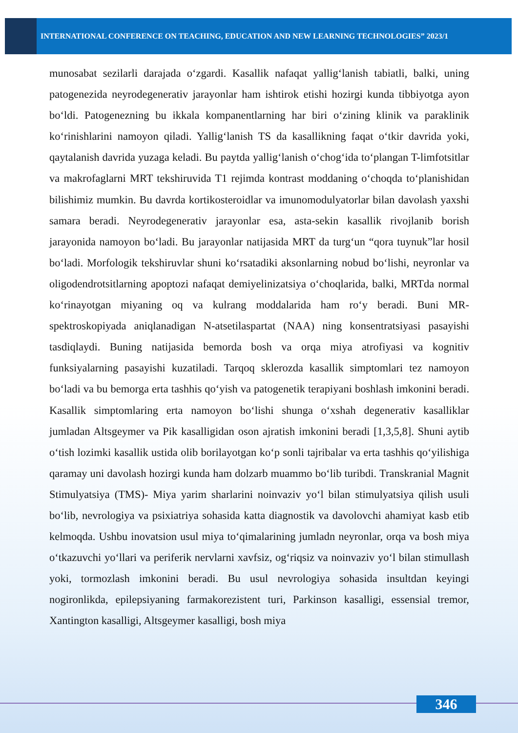INTERNATIONAL CONFERENCE ON TEACHING, EDUCATION AND NEW LEARNING TECHNOLOGIES” 2023/1
munosabat sezilarli darajada o‘zgardi. Kasallik nafaqat yallig‘lanish tabiatli, balki, uning patogenezida neyrodegenerativ jarayonlar ham ishtirok etishi hozirgi kunda tibbiyotga ayon bo‘ldi. Patogenezning bu ikkala kompanentlarning har biri o‘zining klinik va paraklinik ko‘rinishlarini namoyon qiladi. Yallig‘lanish TS da kasallikning faqat o‘tkir davrida yoki, qaytalanish davrida yuzaga keladi. Bu paytda yallig‘lanish o‘chog‘ida to‘plangan T-limfotsitlar va makrofaglarni MRT tekshiruvida T1 rejimda kontrast moddaning o‘choqda to‘planishidan bilishimiz mumkin. Bu davrda kortikosteroidlar va imunomodulyatorlar bilan davolash yaxshi samara beradi. Neyrodegenerativ jarayonlar esa, asta-sekin kasallik rivojlanib borish jarayonida namoyon bo‘ladi. Bu jarayonlar natijasida MRT da turg‘un “qora tuynuk”lar hosil bo‘ladi. Morfologik tekshiruvlar shuni ko‘rsatadiki aksonlarning nobud bo‘lishi, neyronlar va oligodendrotsitlarning apoptozi nafaqat demiyelinizatsiya o‘choqlarida, balki, MRTda normal ko‘rinayotgan miyaning oq va kulrang moddalarida ham ro‘y beradi. Buni MR-spektroskopiyada aniqlanadigan N-atsetilaspartat (NAA) ning konsentratsiyasi pasayishi tasdiqlaydi. Buning natijasida bemorda bosh va orqa miya atrofiyasi va kognitiv funksiyalarning pasayishi kuzatiladi. Tarqoq sklerozda kasallik simptomlari tez namoyon bo‘ladi va bu bemorga erta tashhis qo‘yish va patogenetik terapiyani boshlash imkonini beradi. Kasallik simptomlaring erta namoyon bo‘lishi shunga o‘xshah degenerativ kasalliklar jumladan Altsgeymer va Pik kasalligidan oson ajratish imkonini beradi [1,3,5,8]. Shuni aytib o‘tish lozimki kasallik ustida olib borilayotgan ko‘p sonli tajribalar va erta tashhis qo‘yilishiga qaramay uni davolash hozirgi kunda ham dolzarb muammo bo‘lib turibdi. Transkranial Magnit Stimulyatsiya (TMS)- Miya yarim sharlarini noinvaziv yo‘l bilan stimulyatsiya qilish usuli bo‘lib, nevrologiya va psixiatriya sohasida katta diagnostik va davolovchi ahamiyat kasb etib kelmoqda. Ushbu inovatsion usul miya to‘qimalarining jumladn neyronlar, orqa va bosh miya o‘tkazuvchi yo‘llari va periferik nervlarni xavfsiz, og‘riqsiz va noinvaziv yo‘l bilan stimullash yoki, tormozlash imkonini beradi. Bu usul nevrologiya sohasida insultdan keyingi nogironlikda, epilepsiyaning farmakorezistent turi, Parkinson kasalligi, essensial tremor, Xantington kasalligi, Altsgeymer kasalligi, bosh miya
346